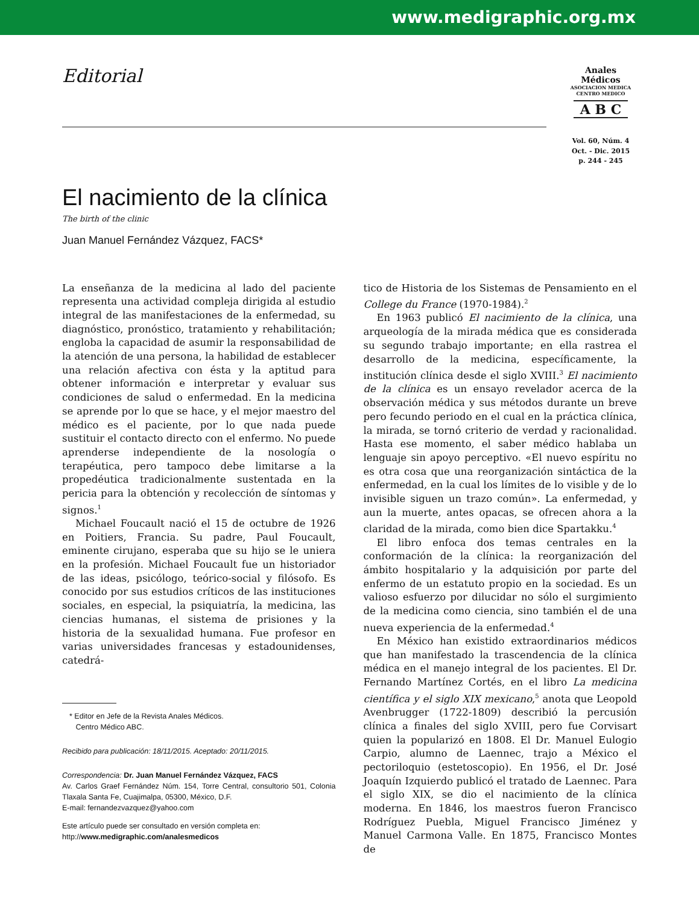www.medigraphic.org.mx
Editorial
Anales
Médicos
ASOCIACION MEDICA
CENTRO MEDICO
A B C
Vol. 60, Núm. 4
Oct. - Dic. 2015
p. 244 - 245
El nacimiento de la clínica
The birth of the clinic
Juan Manuel Fernández Vázquez, FACS*
La enseñanza de la medicina al lado del paciente representa una actividad compleja dirigida al estudio integral de las manifestaciones de la enfermedad, su diagnóstico, pronóstico, tratamiento y rehabilitación; engloba la capacidad de asumir la responsabilidad de la atención de una persona, la habilidad de establecer una relación afectiva con ésta y la aptitud para obtener información e interpretar y evaluar sus condiciones de salud o enfermedad. En la medicina se aprende por lo que se hace, y el mejor maestro del médico es el paciente, por lo que nada puede sustituir el contacto directo con el enfermo. No puede aprenderse independiente de la nosología o terapéutica, pero tampoco debe limitarse a la propedéutica tradicionalmente sustentada en la pericia para la obtención y recolección de síntomas y signos.<sup>1</sup>
Michael Foucault nació el 15 de octubre de 1926 en Poitiers, Francia. Su padre, Paul Foucault, eminente cirujano, esperaba que su hijo se le uniera en la profesión. Michael Foucault fue un historiador de las ideas, psicólogo, teórico-social y filósofo. Es conocido por sus estudios críticos de las instituciones sociales, en especial, la psiquiatría, la medicina, las ciencias humanas, el sistema de prisiones y la historia de la sexualidad humana. Fue profesor en varias universidades francesas y estadounidenses, catedrá-
* Editor en Jefe de la Revista Anales Médicos.
Centro Médico ABC.
Recibido para publicación: 18/11/2015. Aceptado: 20/11/2015.
Correspondencia: Dr. Juan Manuel Fernández Vázquez, FACS
Av. Carlos Graef Fernández Núm. 154, Torre Central, consultorio 501, Colonia Tlaxala Santa Fe, Cuajimalpa, 05300, México, D.F.
E-mail: fernandezvazquez@yahoo.com
Este artículo puede ser consultado en versión completa en:
http://www.medigraphic.com/analesmedicos
tico de Historia de los Sistemas de Pensamiento en el College du France (1970-1984).<sup>2</sup>
En 1963 publicó El nacimiento de la clínica, una arqueología de la mirada médica que es considerada su segundo trabajo importante; en ella rastrea el desarrollo de la medicina, específicamente, la institución clínica desde el siglo XVIII.<sup>3</sup> El nacimiento de la clínica es un ensayo revelador acerca de la observación médica y sus métodos durante un breve pero fecundo periodo en el cual en la práctica clínica, la mirada, se tornó criterio de verdad y racionalidad. Hasta ese momento, el saber médico hablaba un lenguaje sin apoyo perceptivo. «El nuevo espíritu no es otra cosa que una reorganización sintáctica de la enfermedad, en la cual los límites de lo visible y de lo invisible siguen un trazo común». La enfermedad, y aun la muerte, antes opacas, se ofrecen ahora a la claridad de la mirada, como bien dice Spartakku.<sup>4</sup>
El libro enfoca dos temas centrales en la conformación de la clínica: la reorganización del ámbito hospitalario y la adquisición por parte del enfermo de un estatuto propio en la sociedad. Es un valioso esfuerzo por dilucidar no sólo el surgimiento de la medicina como ciencia, sino también el de una nueva experiencia de la enfermedad.<sup>4</sup>
En México han existido extraordinarios médicos que han manifestado la trascendencia de la clínica médica en el manejo integral de los pacientes. El Dr. Fernando Martínez Cortés, en el libro La medicina científica y el siglo XIX mexicano,<sup>5</sup> anota que Leopold Avenbrugger (1722-1809) describió la percusión clínica a finales del siglo XVIII, pero fue Corvisart quien la popularizó en 1808. El Dr. Manuel Eulogio Carpio, alumno de Laennec, trajo a México el pectoriloquio (estetoscopio). En 1956, el Dr. José Joaquín Izquierdo publicó el tratado de Laennec. Para el siglo XIX, se dio el nacimiento de la clínica moderna. En 1846, los maestros fueron Francisco Rodríguez Puebla, Miguel Francisco Jiménez y Manuel Carmona Valle. En 1875, Francisco Montes de